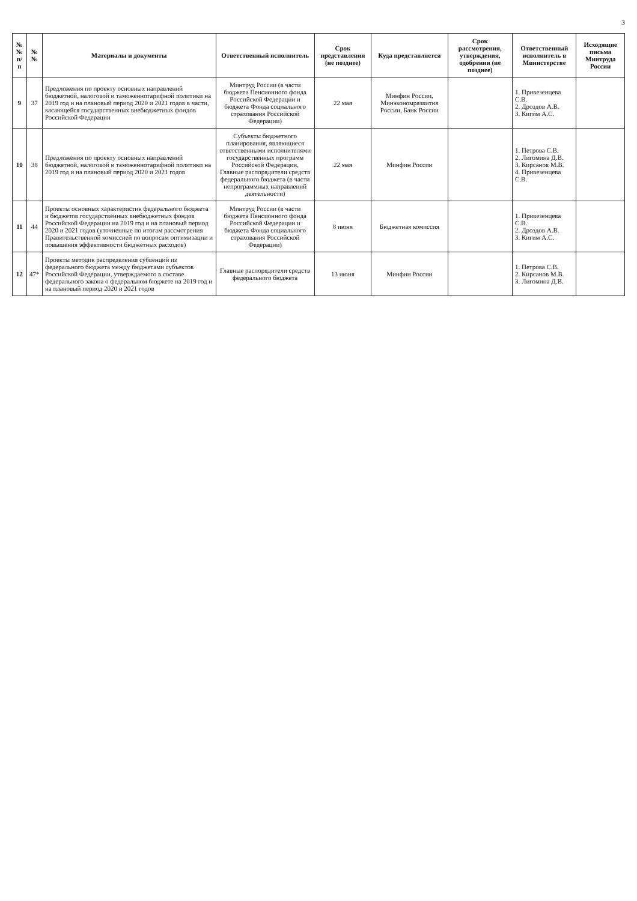3
| №№ п/п | №№ | Материалы и документы | Ответственный исполнитель | Срок представления (не позднее) | Куда представляется | Срок рассмотрения, утверждения, одобрения (не позднее) | Ответственный исполнитель в Министерстве | Исходящие письма Минтруда России |
| --- | --- | --- | --- | --- | --- | --- | --- | --- |
| 9 | 37 | Предложения по проекту основных направлений бюджетной, налоговой и таможеннотарифной политики на 2019 год и на плановый период 2020 и 2021 годов в части, касающейся государственных внебюджетных фондов Российской Федерации | Минтруд России (в части бюджета Пенсионного фонда Российской Федерации и бюджета Фонда социального страхования Российской Федерации) | 22 мая | Минфин России, Минэкономразвития России, Банк России | | 1. Привезенцева С.В. 2. Дроздов А.В. 3. Кигим А.С. | |
| 10 | 38 | Предложения по проекту основных направлений бюджетной, налоговой и таможеннотарифной политики на 2019 год и на плановый период 2020 и 2021 годов | Субъекты бюджетного планирования, являющиеся ответственными исполнителями государственных программ Российской Федерации, Главные распорядители средств федерального бюджета (в части непрограммных направлений деятельности) | 22 мая | Минфин России | | 1. Петрова С.В. 2. Лигомина Д.В. 3. Кирсанов М.В. 4. Привезенцева С.В. | |
| 11 | 44 | Проекты основных характеристик федерального бюджета и бюджетов государственных внебюджетных фондов Российской Федерации на 2019 год и на плановый период 2020 и 2021 годов (уточненные по итогам рассмотрения Правительственной комиссией по вопросам оптимизации и повышения эффективности бюджетных расходов) | Минтруд России (в части бюджета Пенсионного фонда Российской Федерации и бюджета Фонда социального страхования Российской Федерации) | 8 июня | Бюджетная комиссия | | 1. Привезенцева С.В. 2. Дроздов А.В. 3. Кигим А.С. | |
| 12 | 47* | Проекты методик распределения субвенций из федерального бюджета между бюджетами субъектов Российской Федерации, утверждаемого в составе федерального закона о федеральном бюджете на 2019 год и на плановый период 2020 и 2021 годов | Главные распорядители средств федерального бюджета | 13 июня | Минфин России | | 1. Петрова С.В. 2. Кирсанов М.В. 3. Лигомина Д.В. | |